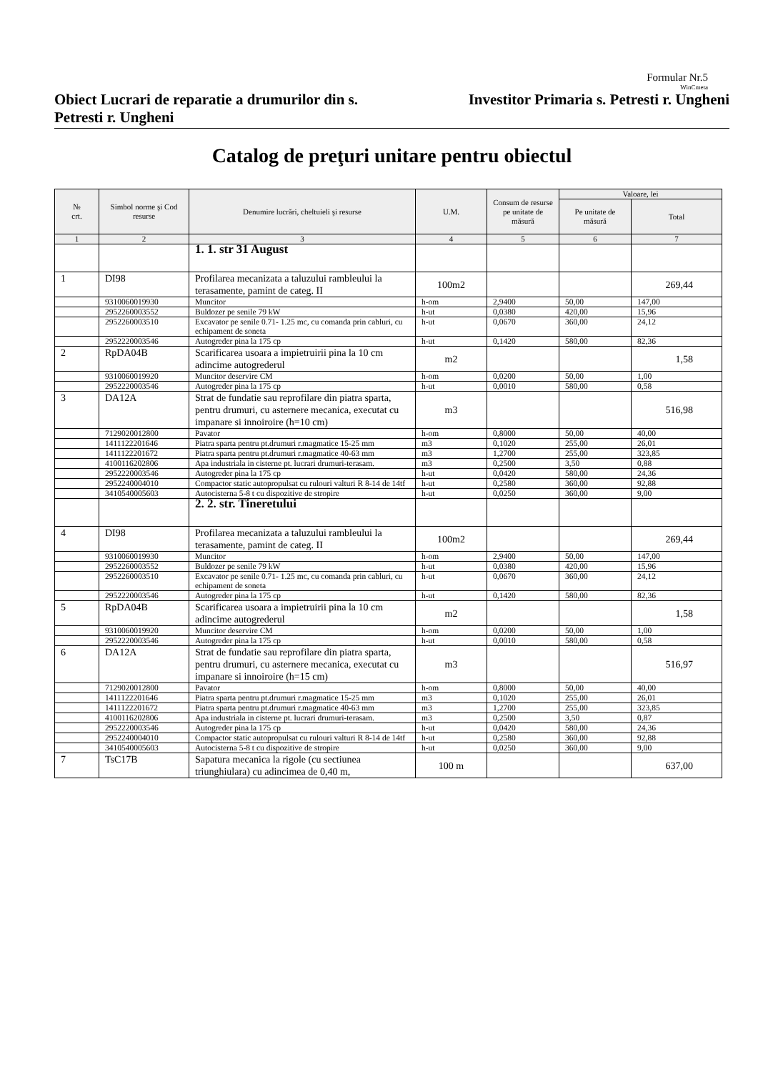Formular Nr.5
WinCmeta
Obiect Lucrari de reparatie a drumurilor din s. Petresti r. Ungheni
Investitor Primaria s. Petresti r. Ungheni
Catalog de preţuri unitare pentru obiectul
| № crt. | Simbol norme şi Cod resurse | Denumire lucrări, cheltuieli şi resurse | U.M. | Consum de resurse pe unitate de măsură | Valoare, lei | |
| --- | --- | --- | --- | --- | --- | --- |
| | | | | | Pe unitate de măsură | Total |
| 1 | 2 | 3 | 4 | 5 | 6 | 7 |
| | | 1. 1. str 31 August | | | | |
| 1 | DI98 | Profilarea mecanizata a taluzului rambleului la terasamente, pamint de categ. II | 100m2 | | | 269,44 |
| | 9310060019930 | Muncitor | h-om | 2,9400 | 50,00 | 147,00 |
| | 2952260003552 | Buldozer pe senile 79 kW | h-ut | 0,0380 | 420,00 | 15,96 |
| | 2952260003510 | Excavator pe senile 0.71- 1.25 mc, cu comanda prin cabluri, cu echipament de soneta | h-ut | 0,0670 | 360,00 | 24,12 |
| | 2952220003546 | Autogreder pina la 175 cp | h-ut | 0,1420 | 580,00 | 82,36 |
| 2 | RpDA04B | Scarificarea usoara a impietruirii pina la 10 cm adincime autogrederul | m2 | | | 1,58 |
| | 9310060019920 | Muncitor deservire CM | h-om | 0,0200 | 50,00 | 1,00 |
| | 2952220003546 | Autogreder pina la 175 cp | h-ut | 0,0010 | 580,00 | 0,58 |
| 3 | DA12A | Strat de fundatie sau reprofilare din piatra sparta, pentru drumuri, cu asternere mecanica, executat cu impanare si innoiroire (h=10 cm) | m3 | | | 516,98 |
| | 7129020012800 | Pavator | h-om | 0,8000 | 50,00 | 40,00 |
| | 1411122201646 | Piatra sparta pentru pt.drumuri r.magmatice 15-25 mm | m3 | 0,1020 | 255,00 | 26,01 |
| | 1411122201672 | Piatra sparta pentru pt.drumuri r.magmatice 40-63 mm | m3 | 1,2700 | 255,00 | 323,85 |
| | 4100116202806 | Apa industriala in cisterne pt. lucrari drumuri-terasam. | m3 | 0,2500 | 3,50 | 0,88 |
| | 2952220003546 | Autogreder pina la 175 cp | h-ut | 0,0420 | 580,00 | 24,36 |
| | 2952240004010 | Compactor static autopropulsat cu rulouri valturi R 8-14 de 14tf | h-ut | 0,2580 | 360,00 | 92,88 |
| | 3410540005603 | Autocisterna 5-8 t cu dispozitive de stropire | h-ut | 0,0250 | 360,00 | 9,00 |
| | | 2. 2. str. Tineretului | | | | |
| 4 | DI98 | Profilarea mecanizata a taluzului rambleului la terasamente, pamint de categ. II | 100m2 | | | 269,44 |
| | 9310060019930 | Muncitor | h-om | 2,9400 | 50,00 | 147,00 |
| | 2952260003552 | Buldozer pe senile 79 kW | h-ut | 0,0380 | 420,00 | 15,96 |
| | 2952260003510 | Excavator pe senile 0.71- 1.25 mc, cu comanda prin cabluri, cu echipament de soneta | h-ut | 0,0670 | 360,00 | 24,12 |
| | 2952220003546 | Autogreder pina la 175 cp | h-ut | 0,1420 | 580,00 | 82,36 |
| 5 | RpDA04B | Scarificarea usoara a impietruirii pina la 10 cm adincime autogrederul | m2 | | | 1,58 |
| | 9310060019920 | Muncitor deservire CM | h-om | 0,0200 | 50,00 | 1,00 |
| | 2952220003546 | Autogreder pina la 175 cp | h-ut | 0,0010 | 580,00 | 0,58 |
| 6 | DA12A | Strat de fundatie sau reprofilare din piatra sparta, pentru drumuri, cu asternere mecanica, executat cu impanare si innoiroire (h=15 cm) | m3 | | | 516,97 |
| | 7129020012800 | Pavator | h-om | 0,8000 | 50,00 | 40,00 |
| | 1411122201646 | Piatra sparta pentru pt.drumuri r.magmatice 15-25 mm | m3 | 0,1020 | 255,00 | 26,01 |
| | 1411122201672 | Piatra sparta pentru pt.drumuri r.magmatice 40-63 mm | m3 | 1,2700 | 255,00 | 323,85 |
| | 4100116202806 | Apa industriala in cisterne pt. lucrari drumuri-terasam. | m3 | 0,2500 | 3,50 | 0,87 |
| | 2952220003546 | Autogreder pina la 175 cp | h-ut | 0,0420 | 580,00 | 24,36 |
| | 2952240004010 | Compactor static autopropulsat cu rulouri valturi R 8-14 de 14tf | h-ut | 0,2580 | 360,00 | 92,88 |
| | 3410540005603 | Autocisterna 5-8 t cu dispozitive de stropire | h-ut | 0,0250 | 360,00 | 9,00 |
| 7 | TsC17B | Sapatura mecanica la rigole (cu sectiunea triunghiulara) cu adincimea de 0,40 m, | 100 m | | | 637,00 |